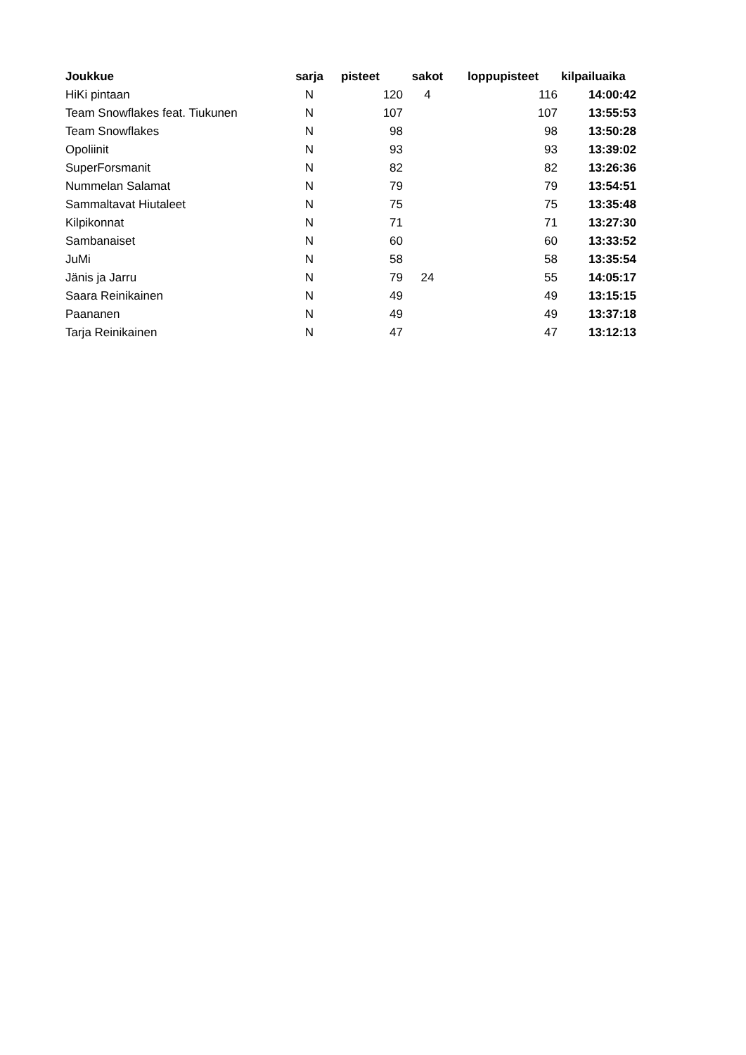| Joukkue | sarja | pisteet | sakot | loppupisteet | kilpailuaika |
| --- | --- | --- | --- | --- | --- |
| HiKi pintaan | N | 120 | 4 | 116 | 14:00:42 |
| Team Snowflakes feat. Tiukunen | N | 107 | | 107 | 13:55:53 |
| Team Snowflakes | N | 98 | | 98 | 13:50:28 |
| Opoliinit | N | 93 | | 93 | 13:39:02 |
| SuperForsmanit | N | 82 | | 82 | 13:26:36 |
| Nummelan Salamat | N | 79 | | 79 | 13:54:51 |
| Sammaltavat Hiutaleet | N | 75 | | 75 | 13:35:48 |
| Kilpikonnat | N | 71 | | 71 | 13:27:30 |
| Sambanaiset | N | 60 | | 60 | 13:33:52 |
| JuMi | N | 58 | | 58 | 13:35:54 |
| Jänis ja Jarru | N | 79 | 24 | 55 | 14:05:17 |
| Saara Reinikainen | N | 49 | | 49 | 13:15:15 |
| Paananen | N | 49 | | 49 | 13:37:18 |
| Tarja Reinikainen | N | 47 | | 47 | 13:12:13 |